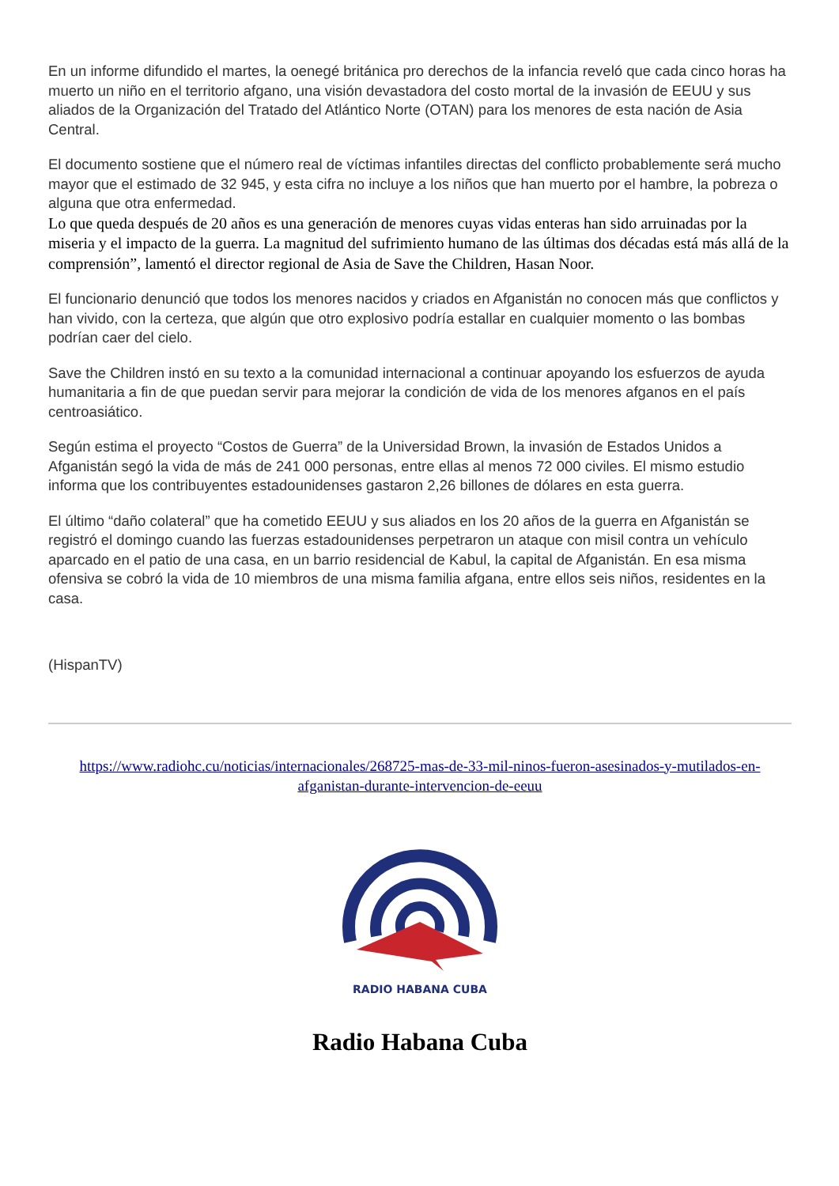En un informe difundido el martes, la oenegé británica pro derechos de la infancia reveló que cada cinco horas ha muerto un niño en el territorio afgano, una visión devastadora del costo mortal de la invasión de EEUU y sus aliados de la Organización del Tratado del Atlántico Norte (OTAN) para los menores de esta nación de Asia Central.
El documento sostiene que el número real de víctimas infantiles directas del conflicto probablemente será mucho mayor que el estimado de 32 945, y esta cifra no incluye a los niños que han muerto por el hambre, la pobreza o alguna que otra enfermedad.
Lo que queda después de 20 años es una generación de menores cuyas vidas enteras han sido arruinadas por la miseria y el impacto de la guerra. La magnitud del sufrimiento humano de las últimas dos décadas está más allá de la comprensión”, lamentó el director regional de Asia de Save the Children, Hasan Noor.
El funcionario denunció que todos los menores nacidos y criados en Afganistán no conocen más que conflictos y han vivido, con la certeza, que algún que otro explosivo podría estallar en cualquier momento o las bombas podrían caer del cielo.
Save the Children instó en su texto a la comunidad internacional a continuar apoyando los esfuerzos de ayuda humanitaria a fin de que puedan servir para mejorar la condición de vida de los menores afganos en el país centroasiático.
Según estima el proyecto “Costos de Guerra” de la Universidad Brown, la invasión de Estados Unidos a Afganistán segó la vida de más de 241 000 personas, entre ellas al menos 72 000 civiles. El mismo estudio informa que los contribuyentes estadounidenses gastaron 2,26 billones de dólares en esta guerra.
El último “daño colateral” que ha cometido EEUU y sus aliados en los 20 años de la guerra en Afganistán se registró el domingo cuando las fuerzas estadounidenses perpetraron un ataque con misil contra un vehículo aparcado en el patio de una casa, en un barrio residencial de Kabul, la capital de Afganistán. En esa misma ofensiva se cobró la vida de 10 miembros de una misma familia afgana, entre ellos seis niños, residentes en la casa.
(HispanTV)
https://www.radiohc.cu/noticias/internacionales/268725-mas-de-33-mil-ninos-fueron-asesinados-y-mutilados-en-afganistan-durante-intervencion-de-eeuu
RADIO HABANA CUBA
Radio Habana Cuba